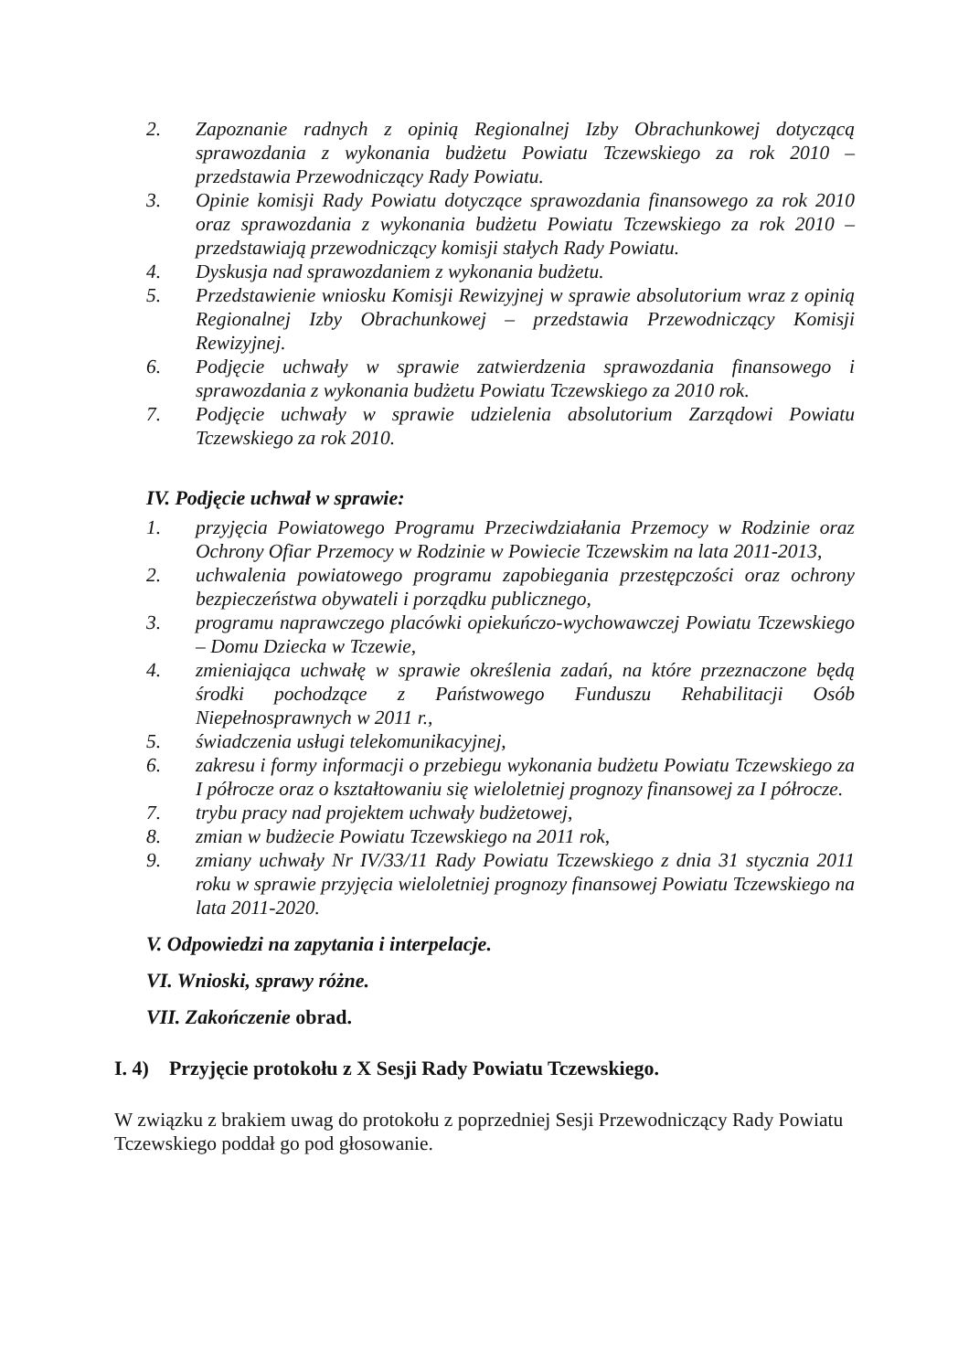2. Zapoznanie radnych z opinią Regionalnej Izby Obrachunkowej dotyczącą sprawozdania z wykonania budżetu Powiatu Tczewskiego za rok 2010 – przedstawia Przewodniczący Rady Powiatu.
3. Opinie komisji Rady Powiatu dotyczące sprawozdania finansowego za rok 2010 oraz sprawozdania z wykonania budżetu Powiatu Tczewskiego za rok 2010 – przedstawiają przewodniczący komisji stałych Rady Powiatu.
4. Dyskusja nad sprawozdaniem z wykonania budżetu.
5. Przedstawienie wniosku Komisji Rewizyjnej w sprawie absolutorium wraz z opinią Regionalnej Izby Obrachunkowej – przedstawia Przewodniczący Komisji Rewizyjnej.
6. Podjęcie uchwały w sprawie zatwierdzenia sprawozdania finansowego i sprawozdania z wykonania budżetu Powiatu Tczewskiego za 2010 rok.
7. Podjęcie uchwały w sprawie udzielenia absolutorium Zarządowi Powiatu Tczewskiego za rok 2010.
IV. Podjęcie uchwał w sprawie:
1. przyjęcia Powiatowego Programu Przeciwdziałania Przemocy w Rodzinie oraz Ochrony Ofiar Przemocy w Rodzinie w Powiecie Tczewskim na lata 2011-2013,
2. uchwalenia powiatowego programu zapobiegania przestępczości oraz ochrony bezpieczeństwa obywateli i porządku publicznego,
3. programu naprawczego placówki opiekuńczo-wychowawczej Powiatu Tczewskiego – Domu Dziecka w Tczewie,
4. zmieniająca uchwałę w sprawie określenia zadań, na które przeznaczone będą środki pochodzące z Państwowego Funduszu Rehabilitacji Osób Niepełnosprawnych w 2011 r.,
5. świadczenia usługi telekomunikacyjnej,
6. zakresu i formy informacji o przebiegu wykonania budżetu Powiatu Tczewskiego za I półrocze oraz o kształtowaniu się wieloletniej prognozy finansowej za I półrocze.
7. trybu pracy nad projektem uchwały budżetowej,
8. zmian w budżecie Powiatu Tczewskiego na 2011 rok,
9. zmiany uchwały Nr IV/33/11 Rady Powiatu Tczewskiego z dnia 31 stycznia 2011 roku w sprawie przyjęcia wieloletniej prognozy finansowej Powiatu Tczewskiego na lata 2011-2020.
V. Odpowiedzi na zapytania i interpelacje.
VI. Wnioski, sprawy różne.
VII. Zakończenie obrad.
I. 4) Przyjęcie protokołu z X Sesji Rady Powiatu Tczewskiego.
W związku z brakiem uwag do protokołu z poprzedniej Sesji Przewodniczący Rady Powiatu Tczewskiego poddał go pod głosowanie.